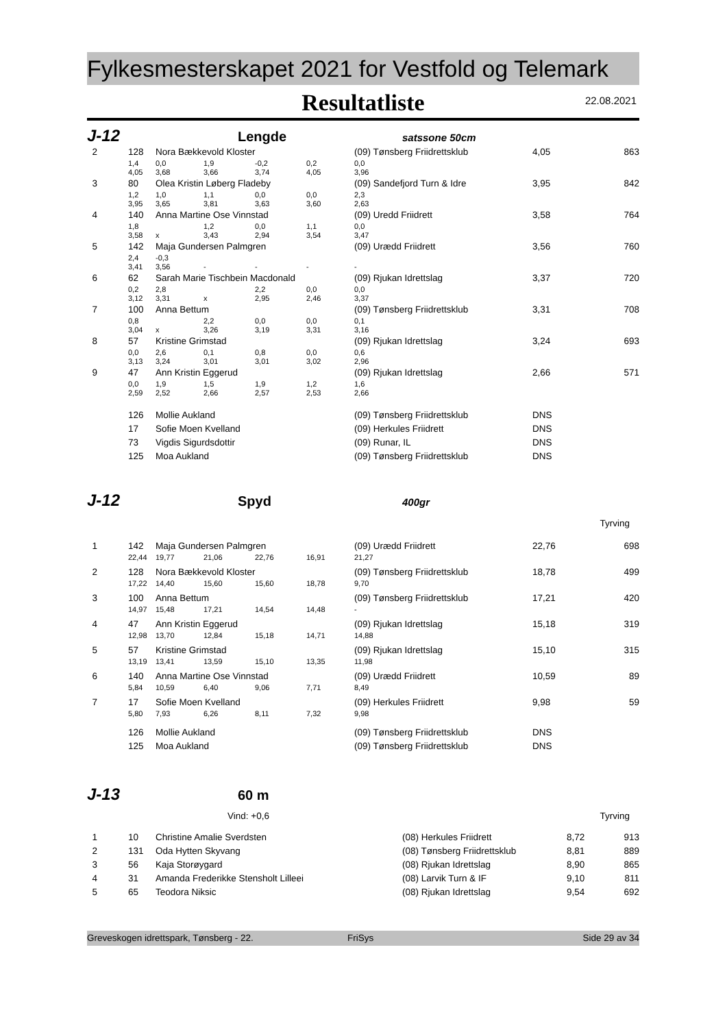Fylkesmesterskapet 2021 for Vestfold og Telemark
Resultatliste
22.08.2021
J-12 Lengde satssone 50cm
| 2 | 128 | Nora Bækkevold Kloster | | | | (09) Tønsberg Friidrettsklub | | 4,05 | 863 |
| | 1,4 | 0,0 | 1,9 | -0,2 | 0,2 | 0,0 | | | |
| | 4,05 | 3,68 | 3,66 | 3,74 | 4,05 | 3,96 | | | |
| 3 | 80 | Olea Kristin Løberg Fladeby | | | | (09) Sandefjord Turn & Idre | | 3,95 | 842 |
| | 1,2 | 1,0 | 1,1 | 0,0 | 0,0 | 2,3 | | | |
| | 3,95 | 3,65 | 3,81 | 3,63 | 3,60 | 2,63 | | | |
| 4 | 140 | Anna Martine Ose Vinnstad | | | | (09) Uredd Friidrett | | 3,58 | 764 |
| | 1,8 | | 1,2 | 0,0 | 1,1 | 0,0 | | | |
| | 3,58 | x | 3,43 | 2,94 | 3,54 | 3,47 | | | |
| 5 | 142 | Maja Gundersen Palmgren | | | | (09) Urædd Friidrett | | 3,56 | 760 |
| | 2,4 | -0,3 | | | | | | | |
| | 3,41 | 3,56 | - | - | - | - | | | |
| 6 | 62 | Sarah Marie Tischbein Macdonald | | | | (09) Rjukan Idrettslag | | 3,37 | 720 |
| | 0,2 | 2,8 | | 2,2 | 0,0 | 0,0 | | | |
| | 3,12 | 3,31 | x | 2,95 | 2,46 | 3,37 | | | |
| 7 | 100 | Anna Bettum | | | | (09) Tønsberg Friidrettsklub | | 3,31 | 708 |
| | 0,8 | | 2,2 | 0,0 | 0,0 | 0,1 | | | |
| | 3,04 | x | 3,26 | 3,19 | 3,31 | 3,16 | | | |
| 8 | 57 | Kristine Grimstad | | | | (09) Rjukan Idrettslag | | 3,24 | 693 |
| | 0,0 | 2,6 | 0,1 | 0,8 | 0,0 | 0,6 | | | |
| | 3,13 | 3,24 | 3,01 | 3,01 | 3,02 | 2,96 | | | |
| 9 | 47 | Ann Kristin Eggerud | | | | (09) Rjukan Idrettslag | | 2,66 | 571 |
| | 0,0 | 1,9 | 1,5 | 1,9 | 1,2 | 1,6 | | | |
| | 2,59 | 2,52 | 2,66 | 2,57 | 2,53 | 2,66 | | | |
| | 126 | Mollie Aukland | | | | (09) Tønsberg Friidrettsklub | | DNS | |
| | 17 | Sofie Moen Kvelland | | | | (09) Herkules Friidrett | | DNS | |
| | 73 | Vigdis Sigurdsdottir | | | | (09) Runar, IL | | DNS | |
| | 125 | Moa Aukland | | | | (09) Tønsberg Friidrettsklub | | DNS | |
J-12 Spyd 400gr
Tyrving
| 1 | 142 | Maja Gundersen Palmgren | | | | (09) Urædd Friidrett | | 22,76 | 698 |
| | 22,44 | 19,77 | 21,06 | 22,76 | 16,91 | 21,27 | | | |
| 2 | 128 | Nora Bækkevold Kloster | | | | (09) Tønsberg Friidrettsklub | | 18,78 | 499 |
| | 17,22 | 14,40 | 15,60 | 15,60 | 18,78 | 9,70 | | | |
| 3 | 100 | Anna Bettum | | | | (09) Tønsberg Friidrettsklub | | 17,21 | 420 |
| | 14,97 | 15,48 | 17,21 | 14,54 | 14,48 | - | | | |
| 4 | 47 | Ann Kristin Eggerud | | | | (09) Rjukan Idrettslag | | 15,18 | 319 |
| | 12,98 | 13,70 | 12,84 | 15,18 | 14,71 | 14,88 | | | |
| 5 | 57 | Kristine Grimstad | | | | (09) Rjukan Idrettslag | | 15,10 | 315 |
| | 13,19 | 13,41 | 13,59 | 15,10 | 13,35 | 11,98 | | | |
| 6 | 140 | Anna Martine Ose Vinnstad | | | | (09) Urædd Friidrett | | 10,59 | 89 |
| | 5,84 | 10,59 | 6,40 | 9,06 | 7,71 | 8,49 | | | |
| 7 | 17 | Sofie Moen Kvelland | | | | (09) Herkules Friidrett | | 9,98 | 59 |
| | 5,80 | 7,93 | 6,26 | 8,11 | 7,32 | 9,98 | | | |
| | 126 | Mollie Aukland | | | | (09) Tønsberg Friidrettsklub | | DNS | |
| | 125 | Moa Aukland | | | | (09) Tønsberg Friidrettsklub | | DNS | |
J-13 60 m
Vind: +0,6 Tyrving
| 1 | 10 | Christine Amalie Sverdsten | (08) Herkules Friidrett | 8,72 | 913 |
| 2 | 131 | Oda Hytten Skyvang | (08) Tønsberg Friidrettsklub | 8,81 | 889 |
| 3 | 56 | Kaja Storøygard | (08) Rjukan Idrettslag | 8,90 | 865 |
| 4 | 31 | Amanda Frederikke Stensholt Lilleei | (08) Larvik Turn & IF | 9,10 | 811 |
| 5 | 65 | Teodora Niksic | (08) Rjukan Idrettslag | 9,54 | 692 |
Greveskogen idrettspark, Tønsberg - 22. FriSys Side 29 av 34